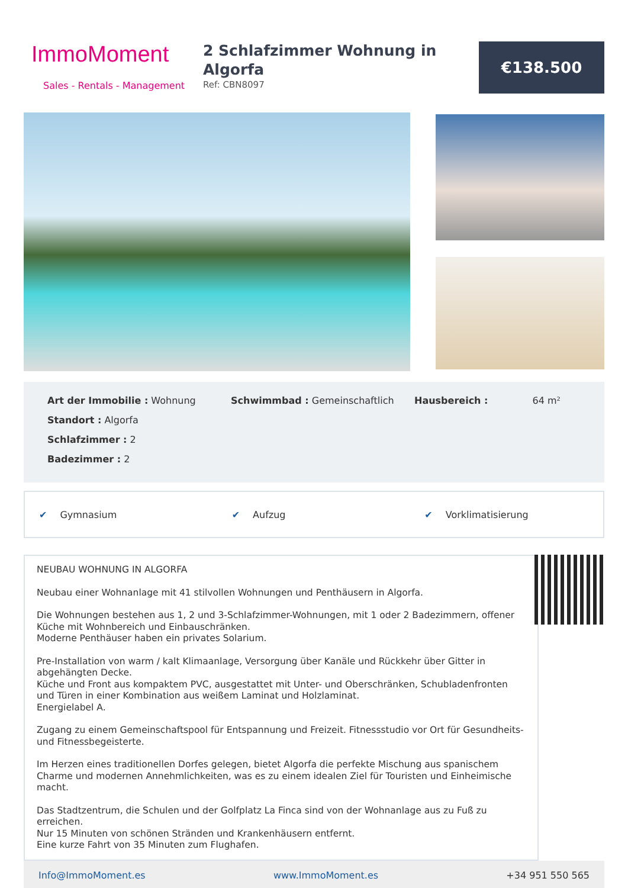ImmoMoment
Sales - Rentals - Management
2 Schlafzimmer Wohnung in Algorfa
Ref: CBN8097
€138.500
Art der Immobilie : Wohnung
Standort : Algorfa
Schlafzimmer : 2
Badezimmer : 2
Schwimmbad : Gemeinschaftlich Hausbereich : 64 m²
✔ Gymnasium ✔ Aufzug ✔ Vorklimatisierung
NEUBAU WOHNUNG IN ALGORFA
Neubau einer Wohnanlage mit 41 stilvollen Wohnungen und Penthäusern in Algorfa.
Die Wohnungen bestehen aus 1, 2 und 3-Schlafzimmer-Wohnungen, mit 1 oder 2 Badezimmern, offener Küche mit Wohnbereich und Einbauschränken.
Moderne Penthäuser haben ein privates Solarium.
Pre-Installation von warm / kalt Klimaanlage, Versorgung über Kanäle und Rückkehr über Gitter in abgehängten Decke.
Küche und Front aus kompaktem PVC, ausgestattet mit Unter- und Oberschränken, Schubladenfronten und Türen in einer Kombination aus weißem Laminat und Holzlaminat.
Energielabel A.
Zugang zu einem Gemeinschaftspool für Entspannung und Freizeit. Fitnessstudio vor Ort für Gesundheits- und Fitnessbegeisterte.
Im Herzen eines traditionellen Dorfes gelegen, bietet Algorfa die perfekte Mischung aus spanischem Charme und modernen Annehmlichkeiten, was es zu einem idealen Ziel für Touristen und Einheimische macht.
Das Stadtzentrum, die Schulen und der Golfplatz La Finca sind von der Wohnanlage aus zu Fuß zu erreichen.
Nur 15 Minuten von schönen Stränden und Krankenhäusern entfernt.
Eine kurze Fahrt von 35 Minuten zum Flughafen.
Info@ImmoMoment.es www.ImmoMoment.es +34 951 550 565